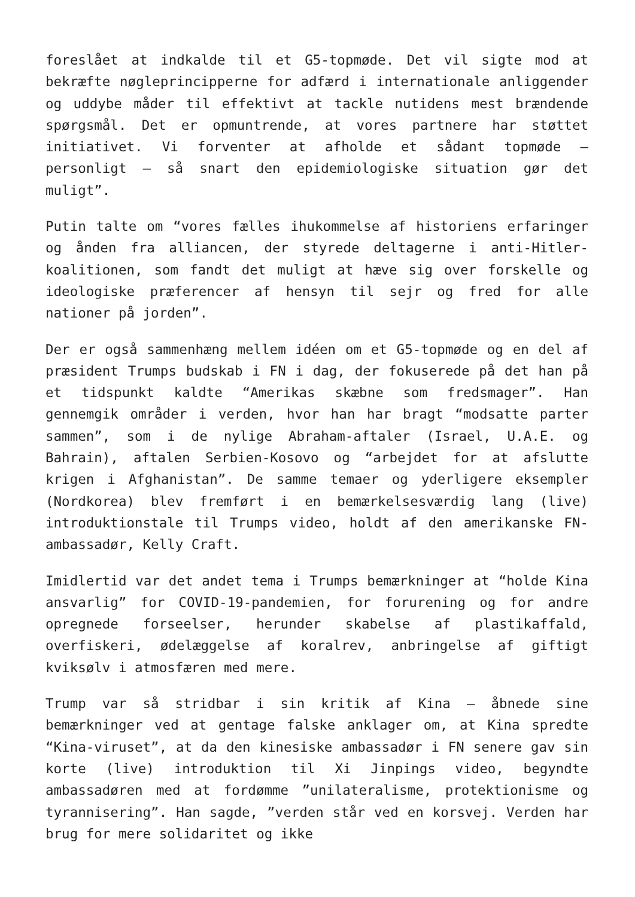foreslået at indkalde til et G5-topmøde. Det vil sigte mod at bekræfte nøgleprincipperne for adfærd i internationale anliggender og uddybe måder til effektivt at tackle nutidens mest brændende spørgsmål. Det er opmuntrende, at vores partnere har støttet initiativet. Vi forventer at afholde et sådant topmøde – personligt – så snart den epidemiologiske situation gør det muligt”.
Putin talte om “vores fælles ihukommelse af historiens erfaringer og ånden fra alliancen, der styrede deltagerne i anti-Hitler-koalitionen, som fandt det muligt at hæve sig over forskelle og ideologiske præferencer af hensyn til sejr og fred for alle nationer på jorden”.
Der er også sammenhæng mellem idéen om et G5-topmøde og en del af præsident Trumps budskab i FN i dag, der fokuserede på det han på et tidspunkt kaldte “Amerikas skæbne som fredsmager”. Han gennemgik områder i verden, hvor han har bragt “modsatte parter sammen”, som i de nylige Abraham-aftaler (Israel, U.A.E. og Bahrain), aftalen Serbien-Kosovo og “arbejdet for at afslutte krigen i Afghanistan”. De samme temaer og yderligere eksempler (Nordkorea) blev fremført i en bemærkelsesværdig lang (live) introduktionstale til Trumps video, holdt af den amerikanske FN- ambassadør, Kelly Craft.
Imidlertid var det andet tema i Trumps bemærkninger at “holde Kina ansvarlig” for COVID-19-pandemien, for forurening og for andre opregnede forseelser, herunder skabelse af plastikaffald, overfiskeri, ødelæggelse af koralrev, anbringelse af giftigt kviksølv i atmosfæren med mere.
Trump var så stridbar i sin kritik af Kina – åbnede sine bemærkninger ved at gentage falske anklager om, at Kina spredte “Kina-viruset”, at da den kinesiske ambassadør i FN senere gav sin korte (live) introduktion til Xi Jinpings video, begyndte ambassadøren med at fordømme ”unilateralisme, protektionisme og tyrannisering”. Han sagde, ”verden står ved en korsvej. Verden har brug for mere solidaritet og ikke